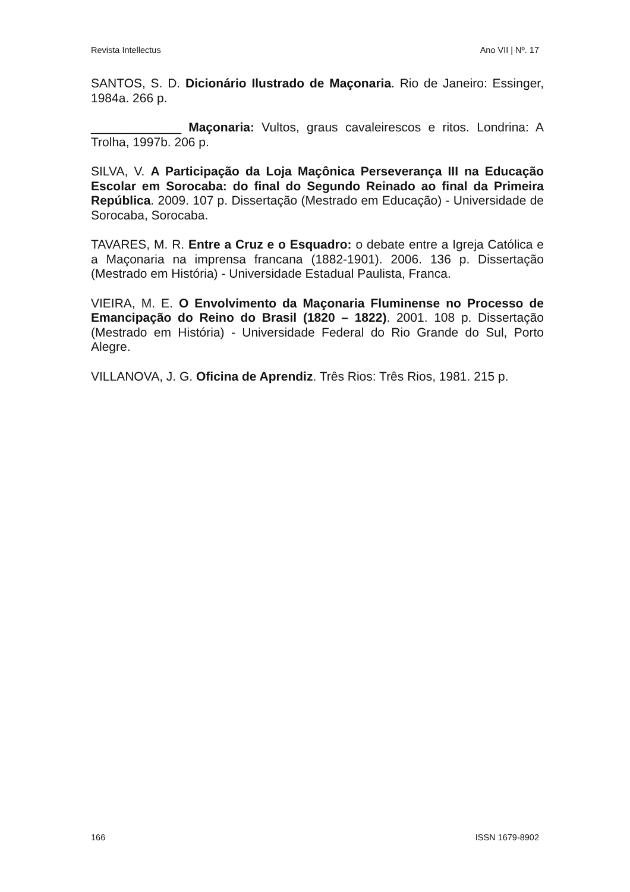Revista Intellectus Ano VII | Nº. 17
SANTOS, S. D. Dicionário Ilustrado de Maçonaria. Rio de Janeiro: Essinger, 1984a. 266 p.
_____________ Maçonaria: Vultos, graus cavaleirescos e ritos. Londrina: A Trolha, 1997b. 206 p.
SILVA, V. A Participação da Loja Maçônica Perseverança III na Educação Escolar em Sorocaba: do final do Segundo Reinado ao final da Primeira República. 2009. 107 p. Dissertação (Mestrado em Educação) - Universidade de Sorocaba, Sorocaba.
TAVARES, M. R. Entre a Cruz e o Esquadro: o debate entre a Igreja Católica e a Maçonaria na imprensa francana (1882-1901). 2006. 136 p. Dissertação (Mestrado em História) - Universidade Estadual Paulista, Franca.
VIEIRA, M. E. O Envolvimento da Maçonaria Fluminense no Processo de Emancipação do Reino do Brasil (1820 – 1822). 2001. 108 p. Dissertação (Mestrado em História) - Universidade Federal do Rio Grande do Sul, Porto Alegre.
VILLANOVA, J. G. Oficina de Aprendiz. Três Rios: Três Rios, 1981. 215 p.
166 ISSN 1679-8902